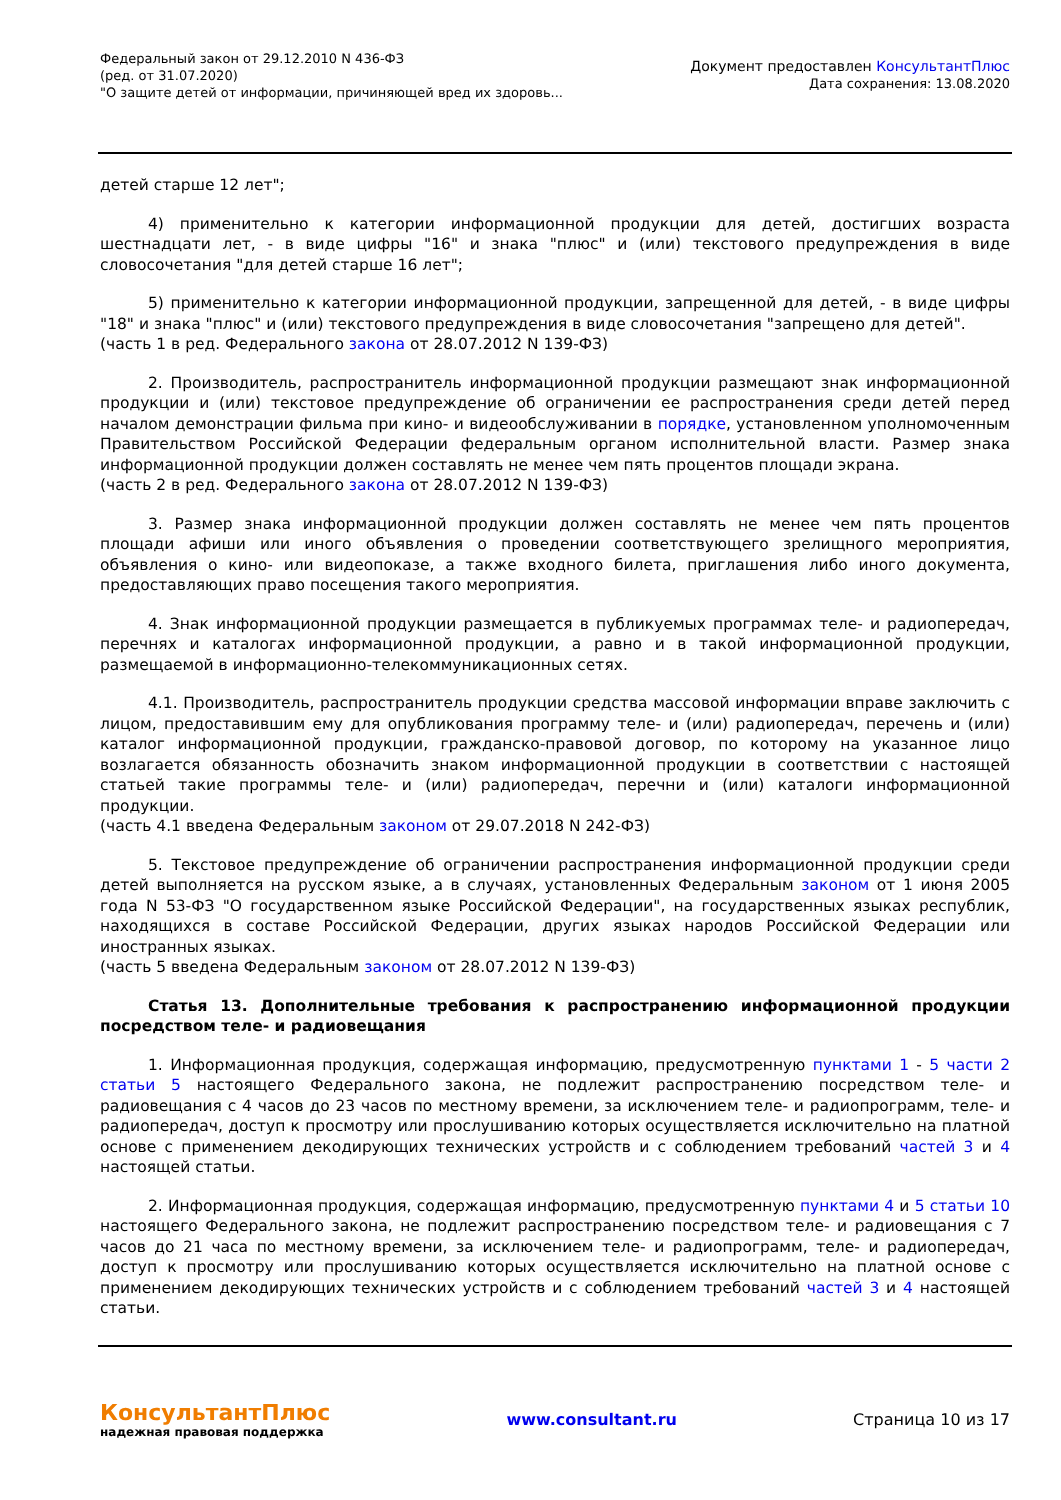Федеральный закон от 29.12.2010 N 436-ФЗ
(ред. от 31.07.2020)
"О защите детей от информации, причиняющей вред их здоровь...
Документ предоставлен КонсультантПлюс
Дата сохранения: 13.08.2020
детей старше 12 лет";
4) применительно к категории информационной продукции для детей, достигших возраста шестнадцати лет, - в виде цифры "16" и знака "плюс" и (или) текстового предупреждения в виде словосочетания "для детей старше 16 лет";
5) применительно к категории информационной продукции, запрещенной для детей, - в виде цифры "18" и знака "плюс" и (или) текстового предупреждения в виде словосочетания "запрещено для детей".
(часть 1 в ред. Федерального закона от 28.07.2012 N 139-ФЗ)
2. Производитель, распространитель информационной продукции размещают знак информационной продукции и (или) текстовое предупреждение об ограничении ее распространения среди детей перед началом демонстрации фильма при кино- и видеообслуживании в порядке, установленном уполномоченным Правительством Российской Федерации федеральным органом исполнительной власти. Размер знака информационной продукции должен составлять не менее чем пять процентов площади экрана.
(часть 2 в ред. Федерального закона от 28.07.2012 N 139-ФЗ)
3. Размер знака информационной продукции должен составлять не менее чем пять процентов площади афиши или иного объявления о проведении соответствующего зрелищного мероприятия, объявления о кино- или видеопоказе, а также входного билета, приглашения либо иного документа, предоставляющих право посещения такого мероприятия.
4. Знак информационной продукции размещается в публикуемых программах теле- и радиопередач, перечнях и каталогах информационной продукции, а равно и в такой информационной продукции, размещаемой в информационно-телекоммуникационных сетях.
4.1. Производитель, распространитель продукции средства массовой информации вправе заключить с лицом, предоставившим ему для опубликования программу теле- и (или) радиопередач, перечень и (или) каталог информационной продукции, гражданско-правовой договор, по которому на указанное лицо возлагается обязанность обозначить знаком информационной продукции в соответствии с настоящей статьей такие программы теле- и (или) радиопередач, перечни и (или) каталоги информационной продукции.
(часть 4.1 введена Федеральным законом от 29.07.2018 N 242-ФЗ)
5. Текстовое предупреждение об ограничении распространения информационной продукции среди детей выполняется на русском языке, а в случаях, установленных Федеральным законом от 1 июня 2005 года N 53-ФЗ "О государственном языке Российской Федерации", на государственных языках республик, находящихся в составе Российской Федерации, других языках народов Российской Федерации или иностранных языках.
(часть 5 введена Федеральным законом от 28.07.2012 N 139-ФЗ)
Статья 13. Дополнительные требования к распространению информационной продукции посредством теле- и радиовещания
1. Информационная продукция, содержащая информацию, предусмотренную пунктами 1 - 5 части 2 статьи 5 настоящего Федерального закона, не подлежит распространению посредством теле- и радиовещания с 4 часов до 23 часов по местному времени, за исключением теле- и радиопрограмм, теле- и радиопередач, доступ к просмотру или прослушиванию которых осуществляется исключительно на платной основе с применением декодирующих технических устройств и с соблюдением требований частей 3 и 4 настоящей статьи.
2. Информационная продукция, содержащая информацию, предусмотренную пунктами 4 и 5 статьи 10 настоящего Федерального закона, не подлежит распространению посредством теле- и радиовещания с 7 часов до 21 часа по местному времени, за исключением теле- и радиопрограмм, теле- и радиопередач, доступ к просмотру или прослушиванию которых осуществляется исключительно на платной основе с применением декодирующих технических устройств и с соблюдением требований частей 3 и 4 настоящей статьи.
КонсультантПлюс
надежная правовая поддержка
www.consultant.ru Страница 10 из 17